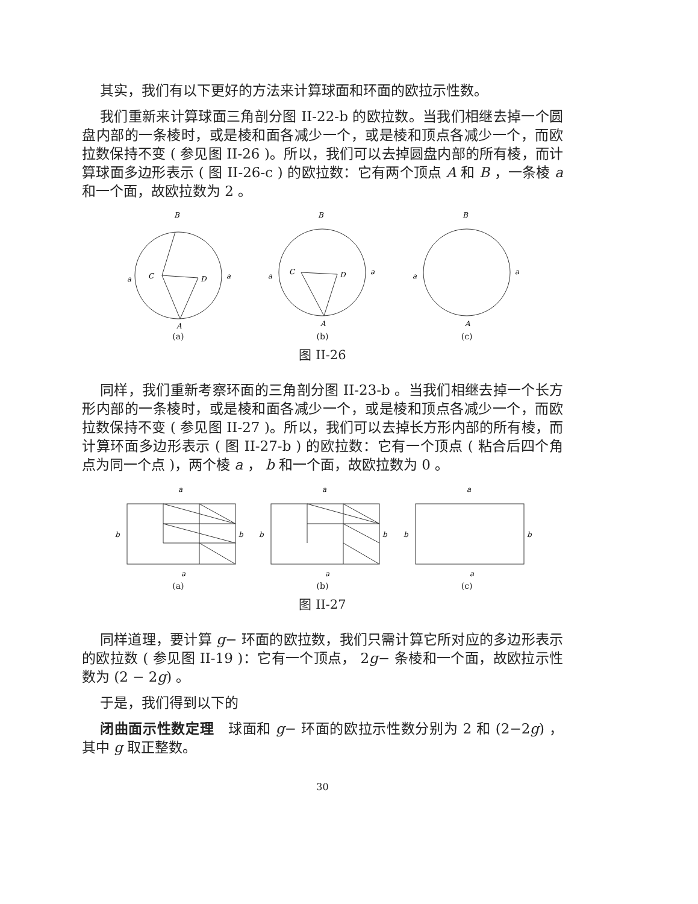其实，我们有以下更好的方法来计算球面和环面的欧拉示性数。
我们重新来计算球面三角剖分图 II-22-b 的欧拉数。当我们相继去掉一个圆盘内部的一条棱时，或是棱和面各减少一个，或是棱和顶点各减少一个，而欧拉数保持不变 ( 参见图 II-26 )。所以，我们可以去掉圆盘内部的所有棱，而计算球面多边形表示 ( 图 II-26-c ) 的欧拉数：它有两个顶点 A 和 B ，一条棱 a 和一个面，故欧拉数为 2 。
B
C
D
a
a
A
(a)
B
C
D
a
a
A
(b)
B
a
a
A
(c)
图 II-26
同样，我们重新考察环面的三角剖分图 II-23-b 。当我们相继去掉一个长方形内部的一条棱时，或是棱和面各减少一个，或是棱和顶点各减少一个，而欧拉数保持不变 ( 参见图 II-27 )。所以，我们可以去掉长方形内部的所有棱，而计算环面多边形表示 ( 图 II-27-b ) 的欧拉数：它有一个顶点 ( 粘合后四个角点为同一个点 )，两个棱 a ， b 和一个面，故欧拉数为 0 。
a
b
b
a
(a)
a
b
b
a
(b)
a
b
b
a
(c)
图 II-27
同样道理，要计算 g− 环面的欧拉数，我们只需计算它所对应的多边形表示的欧拉数 ( 参见图 II-19 )：它有一个顶点， 2g− 条棱和一个面，故欧拉示性数为 (2 − 2g) 。
于是，我们得到以下的
闭曲面示性数定理　球面和 g− 环面的欧拉示性数分别为 2 和 (2−2g) ，其中 g 取正整数。
30